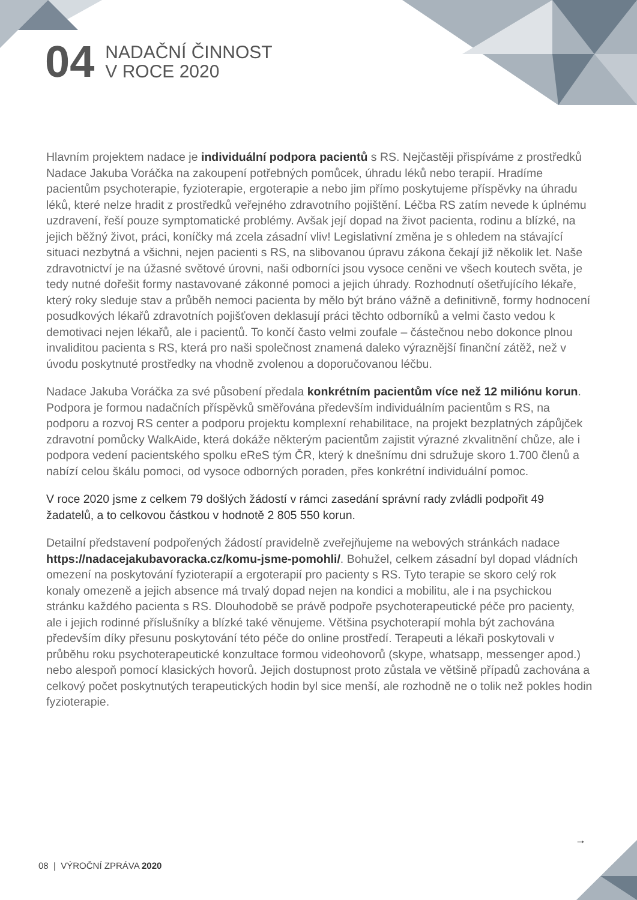04
NADAČNÍ ČINNOST
V ROCE 2020
Hlavním projektem nadace je individuální podpora pacientů s RS. Nejčastěji přispíváme z prostředků Nadace Jakuba Voráčka na zakoupení potřebných pomůcek, úhradu léků nebo terapií. Hradíme pacientům psychoterapie, fyzioterapie, ergoterapie a nebo jim přímo poskytujeme příspěvky na úhradu léků, které nelze hradit z prostředků veřejného zdravotního pojištění. Léčba RS zatím nevede k úplnému uzdravení, řeší pouze symptomatické problémy. Avšak její dopad na život pacienta, rodinu a blízké, na jejich běžný život, práci, koníčky má zcela zásadní vliv! Legislativní změna je s ohledem na stávající situaci nezbytná a všichni, nejen pacienti s RS, na slibovanou úpravu zákona čekají již několik let. Naše zdravotnictví je na úžasné světové úrovni, naši odborníci jsou vysoce ceněni ve všech koutech světa, je tedy nutné dořešit formy nastavované zákonné pomoci a jejich úhrady. Rozhodnutí ošetřujícího lékaře, který roky sleduje stav a průběh nemoci pacienta by mělo být bráno vážně a definitivně, formy hodnocení posudkových lékařů zdravotních pojišťoven deklasují práci těchto odborníků a velmi často vedou k demotivaci nejen lékařů, ale i pacientů. To končí často velmi zoufale – částečnou nebo dokonce plnou invaliditou pacienta s RS, která pro naši společnost znamená daleko výraznější finanční zátěž, než v úvodu poskytnuté prostředky na vhodně zvolenou a doporučovanou léčbu.
Nadace Jakuba Voráčka za své působení předala konkrétním pacientům více než 12 miliónu korun. Podpora je formou nadačních příspěvků směřována především individuálním pacientům s RS, na podporu a rozvoj RS center a podporu projektu komplexní rehabilitace, na projekt bezplatných zápůjček zdravotní pomůcky WalkAide, která dokáže některým pacientům zajistit výrazné zkvalitnění chůze, ale i podpora vedení pacientského spolku eReS tým ČR, který k dnešnímu dni sdružuje skoro 1.700 členů a nabízí celou škálu pomoci, od vysoce odborných poraden, přes konkrétní individuální pomoc.
V roce 2020 jsme z celkem 79 došlých žádostí v rámci zasedání správní rady zvládli podpořit 49 žadatelů, a to celkovou částkou v hodnotě 2 805 550 korun.
Detailní představení podpořených žádostí pravidelně zveřejňujeme na webových stránkách nadace https://nadacejakubavoracka.cz/komu-jsme-pomohli/. Bohužel, celkem zásadní byl dopad vládních omezení na poskytování fyzioterapií a ergoterapií pro pacienty s RS. Tyto terapie se skoro celý rok konaly omezeně a jejich absence má trvalý dopad nejen na kondici a mobilitu, ale i na psychickou stránku každého pacienta s RS. Dlouhodobě se právě podpoře psychoterapeutické péče pro pacienty, ale i jejich rodinné příslušníky a blízké také věnujeme. Většina psychoterapií mohla být zachována především díky přesunu poskytování této péče do online prostředí. Terapeuti a lékaři poskytovali v průběhu roku psychoterapeutické konzultace formou videohovorů (skype, whatsapp, messenger apod.) nebo alespoň pomocí klasických hovorů. Jejich dostupnost proto zůstala ve většině případů zachována a celkový počet poskytnutých terapeutických hodin byl sice menší, ale rozhodně ne o tolik než pokles hodin fyzioterapie.
→
08 | VÝROČNÍ ZPRÁVA 2020